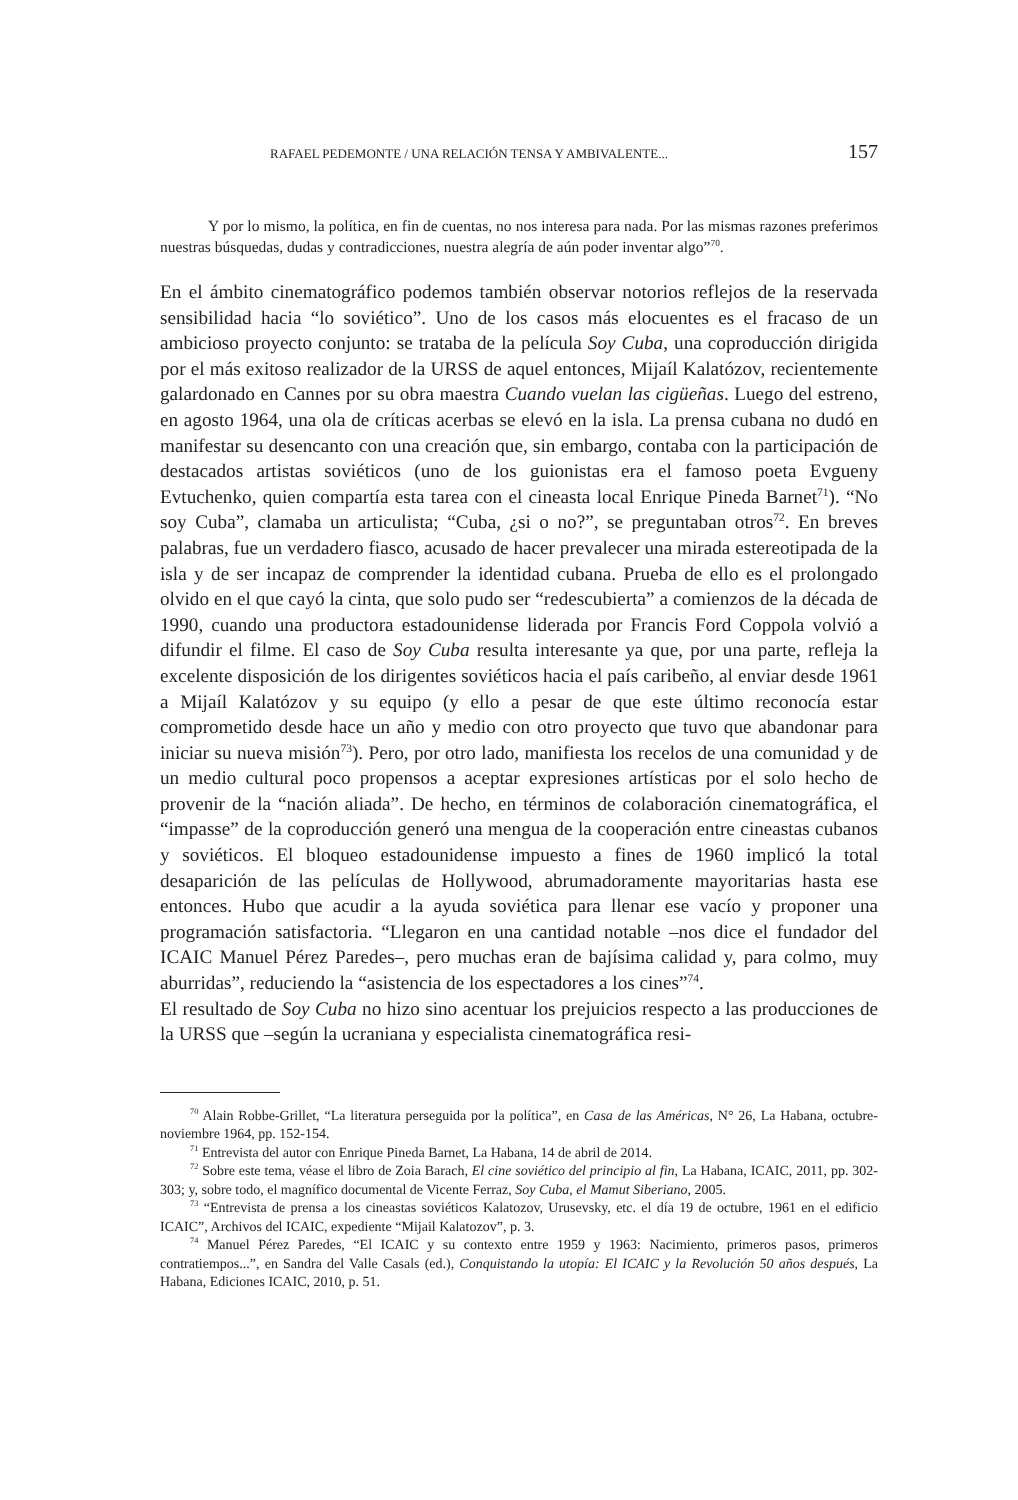RAFAEL PEDEMONTE / UNA RELACIÓN TENSA Y AMBIVALENTE... 157
Y por lo mismo, la política, en fin de cuentas, no nos interesa para nada. Por las mismas razones preferimos nuestras búsquedas, dudas y contradicciones, nuestra alegría de aún poder inventar algo”<sup>70</sup>.
En el ámbito cinematográfico podemos también observar notorios reflejos de la reservada sensibilidad hacia “lo soviético”. Uno de los casos más elocuentes es el fracaso de un ambicioso proyecto conjunto: se trataba de la película Soy Cuba, una coproducción dirigida por el más exitoso realizador de la URSS de aquel entonces, Mijaíl Kalatózov, recientemente galardonado en Cannes por su obra maestra Cuando vuelan las cigüeñas. Luego del estreno, en agosto 1964, una ola de críticas acerbas se elevó en la isla. La prensa cubana no dudó en manifestar su desencanto con una creación que, sin embargo, contaba con la participación de destacados artistas soviéticos (uno de los guionistas era el famoso poeta Evgueny Evtuchenko, quien compartía esta tarea con el cineasta local Enrique Pineda Barnet<sup>71</sup>). “No soy Cuba”, clamaba un articulista; “Cuba, ¿si o no?”, se preguntaban otros<sup>72</sup>. En breves palabras, fue un verdadero fiasco, acusado de hacer prevalecer una mirada estereotipada de la isla y de ser incapaz de comprender la identidad cubana. Prueba de ello es el prolongado olvido en el que cayó la cinta, que solo pudo ser “redescubierta” a comienzos de la década de 1990, cuando una productora estadounidense liderada por Francis Ford Coppola volvió a difundir el filme. El caso de Soy Cuba resulta interesante ya que, por una parte, refleja la excelente disposición de los dirigentes soviéticos hacia el país caribeño, al enviar desde 1961 a Mijaíl Kalatózov y su equipo (y ello a pesar de que este último reconocía estar comprometido desde hace un año y medio con otro proyecto que tuvo que abandonar para iniciar su nueva misión<sup>73</sup>). Pero, por otro lado, manifiesta los recelos de una comunidad y de un medio cultural poco propensos a aceptar expresiones artísticas por el solo hecho de provenir de la “nación aliada”. De hecho, en términos de colaboración cinematográfica, el “impasse” de la coproducción generó una mengua de la cooperación entre cineastas cubanos y soviéticos. El bloqueo estadounidense impuesto a fines de 1960 implicó la total desaparición de las películas de Hollywood, abrumadoramente mayoritarias hasta ese entonces. Hubo que acudir a la ayuda soviética para llenar ese vacío y proponer una programación satisfactoria. “Llegaron en una cantidad notable –nos dice el fundador del ICAIC Manuel Pérez Paredes–, pero muchas eran de bajísima calidad y, para colmo, muy aburridas”, reduciendo la “asistencia de los espectadores a los cines”<sup>74</sup>.
El resultado de Soy Cuba no hizo sino acentuar los prejuicios respecto a las producciones de la URSS que –según la ucraniana y especialista cinematográfica resi-
<sup>70</sup> Alain Robbe-Grillet, “La literatura perseguida por la política”, en Casa de las Américas, N° 26, La Habana, octubre-noviembre 1964, pp. 152-154.
<sup>71</sup> Entrevista del autor con Enrique Pineda Barnet, La Habana, 14 de abril de 2014.
<sup>72</sup> Sobre este tema, véase el libro de Zoia Barach, El cine soviético del principio al fin, La Habana, ICAIC, 2011, pp. 302-303; y, sobre todo, el magnífico documental de Vicente Ferraz, Soy Cuba, el Mamut Siberiano, 2005.
<sup>73</sup> “Entrevista de prensa a los cineastas soviéticos Kalatozov, Urusevsky, etc. el día 19 de octubre, 1961 en el edificio ICAIC”, Archivos del ICAIC, expediente “Mijail Kalatozov”, p. 3.
<sup>74</sup> Manuel Pérez Paredes, “El ICAIC y su contexto entre 1959 y 1963: Nacimiento, primeros pasos, primeros contratiempos...”, en Sandra del Valle Casals (ed.), Conquistando la utopía: El ICAIC y la Revolución 50 años después, La Habana, Ediciones ICAIC, 2010, p. 51.